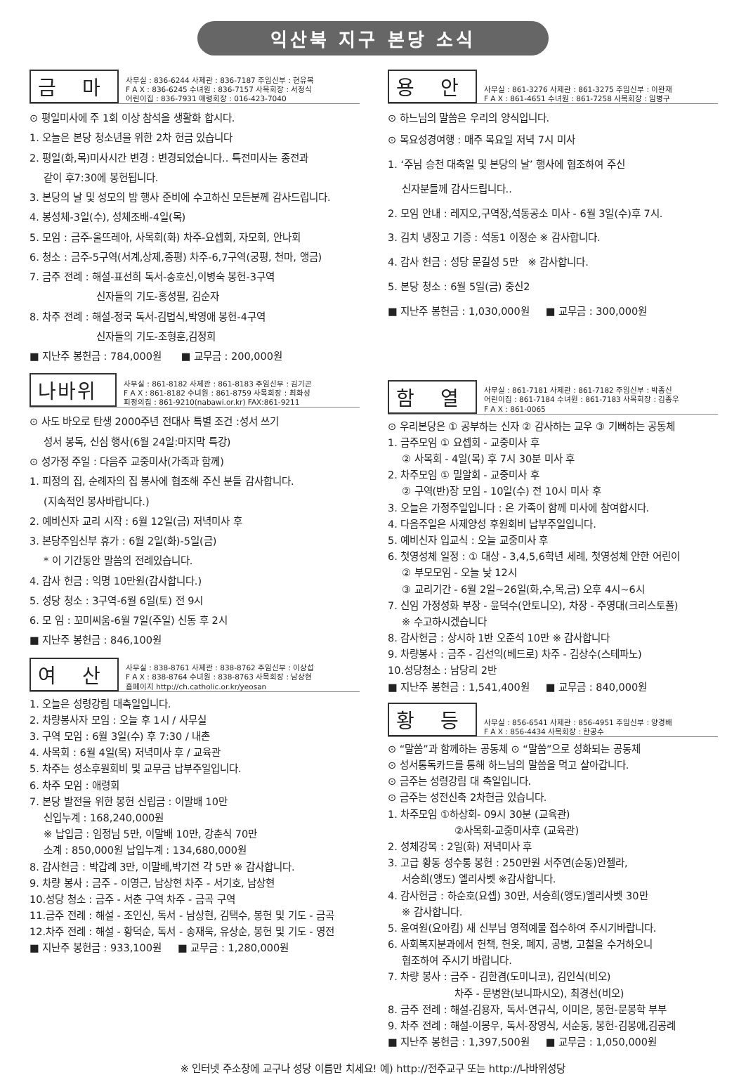익산북 지구 본당 소식
금 마
사무실 : 836-6244 사제관 : 836-7187 주임신부 : 현유복
F A X : 836-6245 수녀원 : 836-7157 사목회장 : 서정식
어린이집 : 836-7931 애령회장 : 016-423-7040
⊙ 평일미사에 주 1회 이상 참석을 생활화 합시다.
1. 오늘은 본당 청소년을 위한 2차 헌금 있습니다
2. 평일(화,목)미사시간 변경 : 변경되었습니다.. 특전미사는 종전과
같이 후7:30에 봉헌됩니다.
3. 본당의 날 및 성모의 밤 행사 준비에 수고하신 모든분께 감사드립니다.
4. 봉성체-3일(수), 성체조배-4일(목)
5. 모임 : 금주-울뜨레아, 사목회(화) 차주-요셉회, 자모회, 안나회
6. 청소 : 금주-5구역(서계,상제,종평) 차주-6,7구역(궁평, 천마, 앵금)
7. 금주 전례 : 해설-표선희 독서-송호신,이병숙 봉헌-3구역
신자들의 기도-홍성필, 김순자
8. 차주 전례 : 해설-정국 독서-김법식,박영애 봉헌-4구역
신자들의 기도-조형훈,김정희
■ 지난주 봉헌금 : 784,000원 ■ 교무금 : 200,000원
나바위
사무실 : 861-8182 사제관 : 861-8183 주임신부 : 김기곤
F A X : 861-8182 수녀원 : 861-8759 사목회장 : 최화성
피정의집 : 861-9210(nabawi.or.kr) FAX:861-9211
⊙ 사도 바오로 탄생 2000주년 전대사 특별 조건 :성서 쓰기
성서 봉독, 신심 행사(6월 24일:마지막 특강)
⊙ 성가정 주일 : 다음주 교중미사(가족과 함께)
1. 피정의 집, 순례자의 집 봉사에 협조해 주신 분들 감사합니다.
(지속적인 봉사바랍니다.)
2. 예비신자 교리 시작 : 6월 12일(금) 저녁미사 후
3. 본당주임신부 휴가 : 6월 2일(화)-5일(금)
* 이 기간동안 말씀의 전례있습니다.
4. 감사 헌금 : 익명 10만원(감사합니다.)
5. 성당 청소 : 3구역-6월 6일(토) 전 9시
6. 모 임 : 꼬미씨움-6월 7일(주일) 신동 후 2시
■ 지난주 봉헌금 : 846,100원
여 산
사무실 : 838-8761 사제관 : 838-8762 주임신부 : 이상섭
F A X : 838-8764 수녀원 : 838-8763 사목회장 : 남상현
홈페이지 http://ch.catholic.or.kr/yeosan
1. 오늘은 성령강림 대축일입니다.
2. 차량봉사자 모임 : 오늘 후 1시 / 사무실
3. 구역 모임 : 6월 3일(수) 후 7:30 / 내촌
4. 사목회 : 6월 4일(목) 저녁미사 후 / 교육관
5. 차주는 성소후원회비 및 교무금 납부주일입니다.
6. 차주 모임 : 애령회
7. 본당 발전을 위한 봉헌 신립금 : 이말배 10만
신입누계 : 168,240,000원
※ 납입금 : 임정님 5만, 이말배 10만, 강춘식 70만
소계 : 850,000원 납입누계 : 134,680,000원
8. 감사헌금 : 박갑례 3만, 이말배,박기전 각 5만 ※ 감사합니다.
9. 차량 봉사 : 금주 - 이영근, 남상현 차주 - 서기호, 남상현
10.성당 청소 : 금주 - 서춘 구역 차주 - 금곡 구역
11.금주 전례 : 해설 - 조인신, 독서 - 남상현, 김택수, 봉헌 및 기도 - 금곡
12.차주 전례 : 해설 - 황덕순, 독서 - 송재욱, 유상순, 봉헌 및 기도 - 영전
■ 지난주 봉헌금 : 933,100원 ■ 교무금 : 1,280,000원
용 안
사무실 : 861-3276 사제관 : 861-3275 주임신부 : 이완재
F A X : 861-4651 수녀원 : 861-7258 사목회장 : 임병구
⊙ 하느님의 말씀은 우리의 양식입니다.
⊙ 목요성경여행 : 매주 목요일 저녁 7시 미사
1. ‘주님 승천 대축일 및 본당의 날’ 행사에 협조하여 주신
신자분들께 감사드립니다..
2. 모임 안내 : 레지오,구역장,석동공소 미사 - 6월 3일(수)후 7시.
3. 김치 냉장고 기증 : 석동1 이정순 ※ 감사합니다.
4. 감사 헌금 : 성당 문길성 5만 ※ 감사합니다.
5. 본당 청소 : 6월 5일(금) 중신2
■ 지난주 봉헌금 : 1,030,000원 ■ 교무금 : 300,000원
함 열
사무실 : 861-7181 사제관 : 861-7182 주임신부 : 박종신
어린이집 : 861-7184 수녀원 : 861-7183 사목회장 : 김종우
F A X : 861-0065
⊙ 우리본당은 ① 공부하는 신자 ② 감사하는 교우 ③ 기뻐하는 공동체
1. 금주모임 ① 요셉회 - 교중미사 후
② 사목회 - 4일(목) 후 7시 30분 미사 후
2. 차주모임 ① 밀알회 - 교중미사 후
② 구역(반)장 모임 - 10일(수) 전 10시 미사 후
3. 오늘은 가정주일입니다 : 온 가족이 함께 미사에 참여합시다.
4. 다음주일은 사제양성 후원회비 납부주일입니다.
5. 예비신자 입교식 : 오늘 교중미사 후
6. 첫영성체 일정 : ① 대상 - 3,4,5,6학년 세례, 첫영성체 안한 어린이
② 부모모임 - 오늘 낮 12시
③ 교리기간 - 6월 2일~26일(화,수,목,금) 오후 4시~6시
7. 신임 가정성화 부장 - 윤덕수(안토니오), 차장 - 주영대(크리스토폴)
※ 수고하시겠습니다
8. 감사헌금 : 상시하 1반 오준석 10만 ※ 감사합니다
9. 차량봉사 : 금주 - 김선익(베드로) 차주 - 김상수(스테파노)
10.성당청소 : 남당리 2반
■ 지난주 봉헌금 : 1,541,400원 ■ 교무금 : 840,000원
황 등
사무실 : 856-6541 사제관 : 856-4951 주임신부 : 양경배
F A X : 856-4434 사목회장 : 한공수
⊙ “말씀”과 함께하는 공동체 ⊙ “말씀”으로 성화되는 공동체
⊙ 성서통독카드를 통해 하느님의 말씀을 먹고 살아갑니다.
⊙ 금주는 성령강림 대 축일입니다.
⊙ 금주는 성전신축 2차헌금 있습니다.
1. 차주모임 ①하상회- 09시 30분 (교육관)
②사목회-교중미사후 (교육관)
2. 성체강복 : 2일(화) 저녁미사 후
3. 고급 황동 성수통 봉헌 : 250만원 서주연(순동)안젤라,
서승희(앵도) 엘리사벳 ※감사합니다.
4. 감사헌금 : 하순호(요셉) 30만, 서승희(앵도)엘리사벳 30만
※ 감사합니다.
5. 윤여원(요아킴) 새 신부님 영적예물 접수하여 주시기바랍니다.
6. 사회복지분과에서 헌책, 헌옷, 폐지, 공병, 고철을 수거하오니
협조하여 주시기 바랍니다.
7. 차량 봉사 : 금주 - 김한겸(도미니코), 김인식(비오)
차주 - 문병완(보니파시오), 최경선(비오)
8. 금주 전례 : 해설-김용자, 독서-연규식, 이미은, 봉헌-문봉학 부부
9. 차주 전례 : 해설-이몽우, 독서-장영식, 서순동, 봉헌-김봉애,김공례
■ 지난주 봉헌금 : 1,397,500원 ■ 교무금 : 1,050,000원
※ 인터넷 주소창에 교구나 성당 이름만 치세요! 예) http://전주교구 또는 http://나바위성당